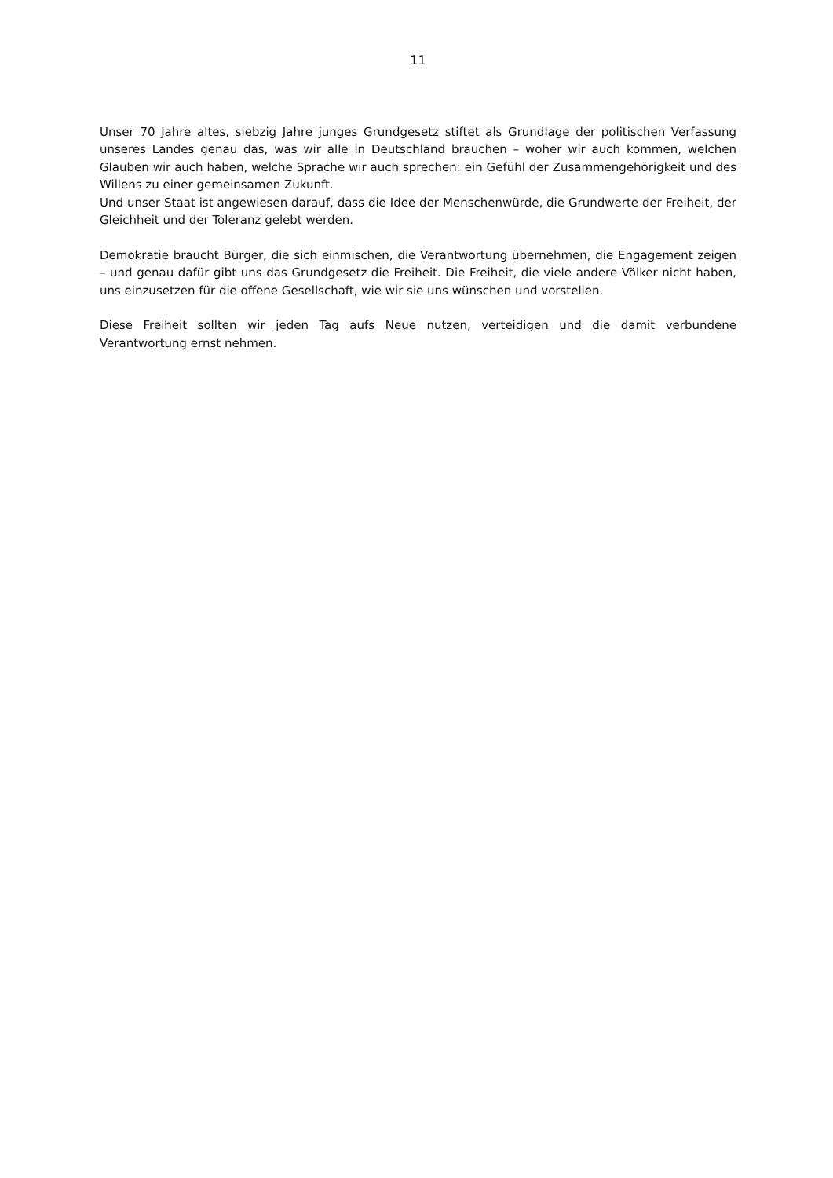11
Unser 70 Jahre altes, siebzig Jahre junges Grundgesetz stiftet als Grundlage der politischen Verfassung unseres Landes genau das, was wir alle in Deutschland brauchen – woher wir auch kommen, welchen Glauben wir auch haben, welche Sprache wir auch sprechen: ein Gefühl der Zusammengehörigkeit und des Willens zu einer gemeinsamen Zukunft.
Und unser Staat ist angewiesen darauf, dass die Idee der Menschenwürde, die Grundwerte der Freiheit, der Gleichheit und der Toleranz gelebt werden.
Demokratie braucht Bürger, die sich einmischen, die Verantwortung übernehmen, die Engagement zeigen – und genau dafür gibt uns das Grundgesetz die Freiheit. Die Freiheit, die viele andere Völker nicht haben, uns einzusetzen für die offene Gesellschaft, wie wir sie uns wünschen und vorstellen.
Diese Freiheit sollten wir jeden Tag aufs Neue nutzen, verteidigen und die damit verbundene Verantwortung ernst nehmen.